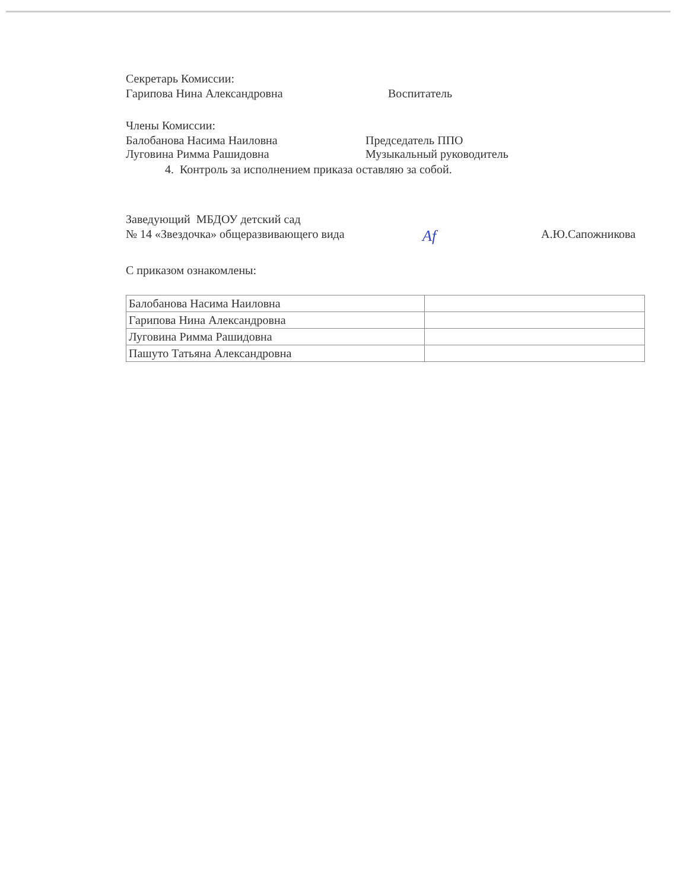Секретарь Комиссии:
Гарипова Нина Александровна Воспитатель
Члены Комиссии:
Балобанова Насима Наиловна Председатель ППО
Луговина Римма Рашидовна Музыкальный руководитель
4. Контроль за исполнением приказа оставляю за собой.
Заведующий МБДОУ детский сад
№ 14 «Звездочка» общеразвивающего вида Af А.Ю.Сапожникова
С приказом ознакомлены:
| Балобанова Насима Наиловна | |
| Гарипова Нина Александровна | |
| Луговина Римма Рашидовна | |
| Пашуто Татьяна Александровна | |